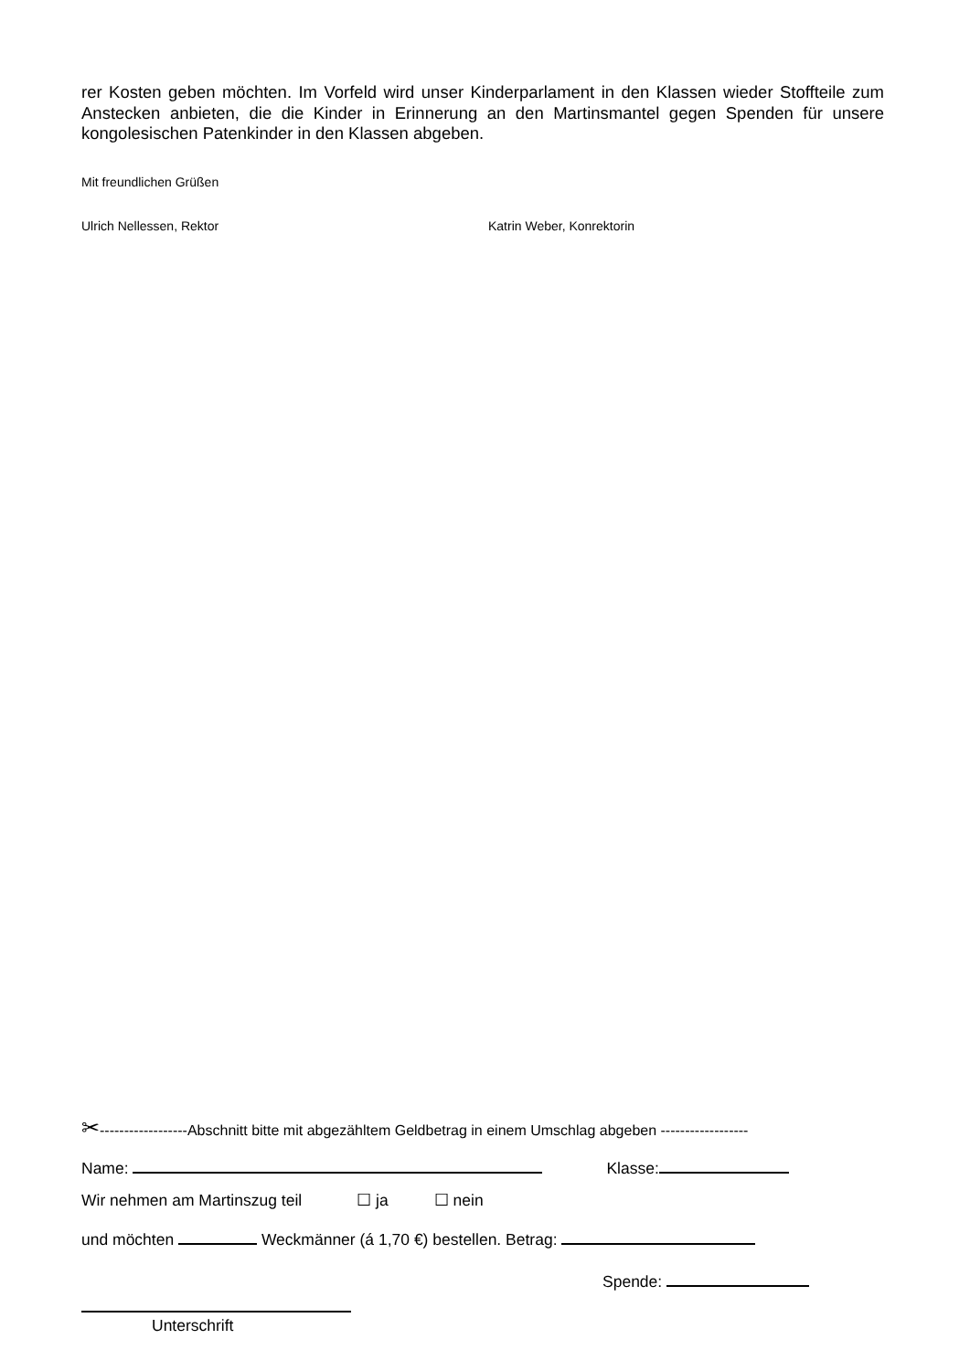rer Kosten geben möchten. Im Vorfeld wird unser Kinderparlament in den Klassen wieder Stoffteile zum Anstecken anbieten, die die Kinder in Erinnerung an den Martinsmantel gegen Spenden für unsere kongolesischen Patenkinder in den Klassen abgeben.
Mit freundlichen Grüßen
Ulrich Nellessen, Rektor Katrin Weber, Konrektorin
✂------------------Abschnitt bitte mit abgezähltem Geldbetrag in einem Umschlag abgeben ------------------
Name: Klasse:
Wir nehmen am Martinszug teil ☐ ja ☐ nein
und möchten Weckmänner (á 1,70 €) bestellen. Betrag:
Spende:
Unterschrift